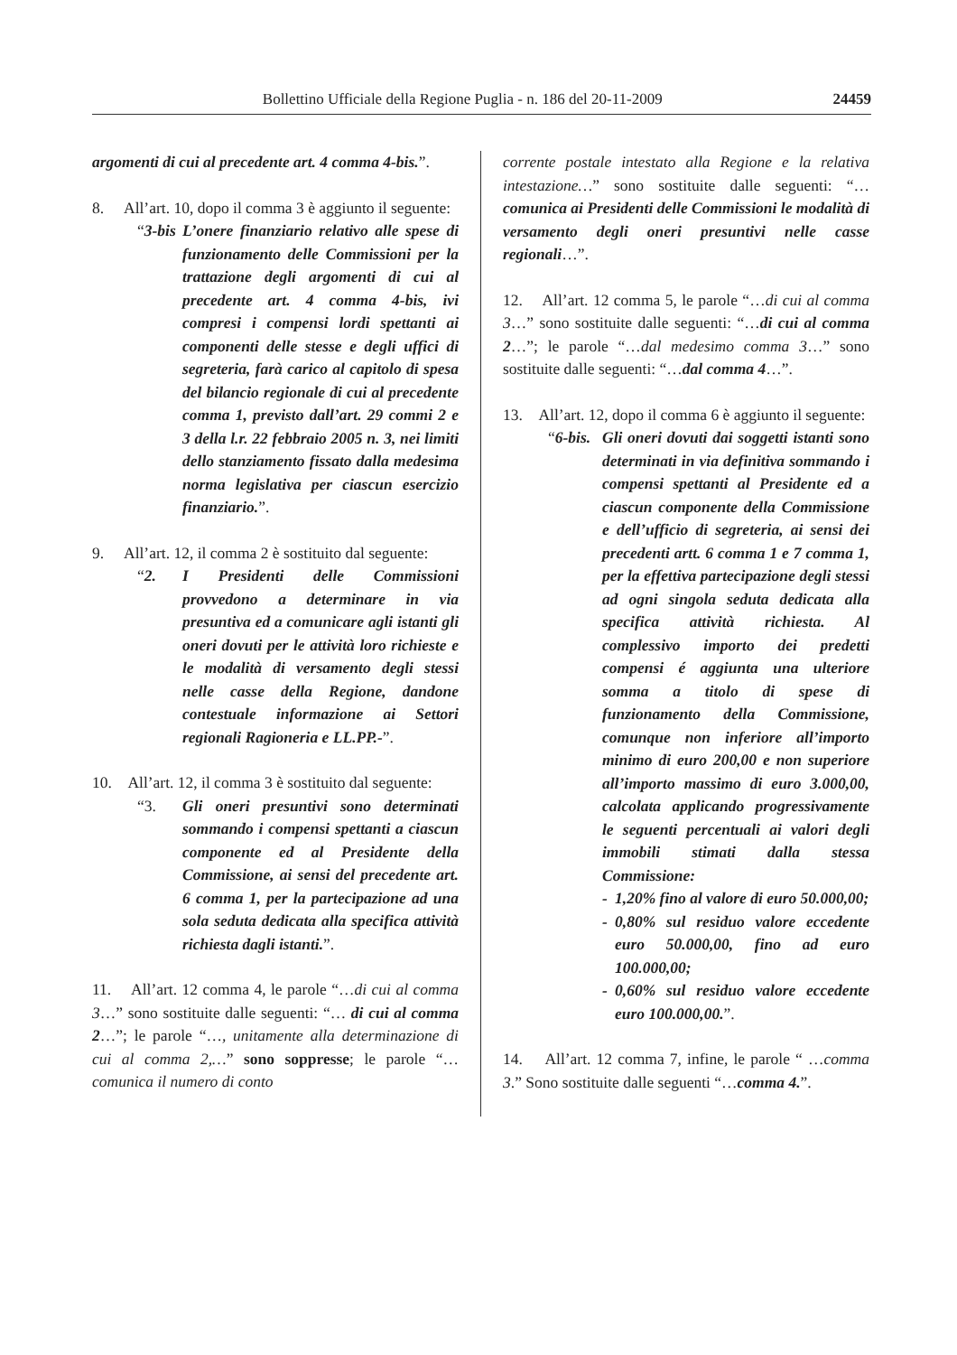Bollettino Ufficiale della Regione Puglia - n. 186 del 20-11-2009 24459
argomenti di cui al precedente art. 4 comma 4-bis.”.
8. All’art. 10, dopo il comma 3 è aggiunto il seguente:
“3-bis
L’onere finanziario relativo alle spese di funzionamento delle Commissioni per la trattazione degli argomenti di cui al precedente art. 4 comma 4-bis, ivi compresi i compensi lordi spettanti ai componenti delle stesse e degli uffici di segreteria, farà carico al capitolo di spesa del bilancio regionale di cui al precedente comma 1, previsto dall’art. 29 commi 2 e 3 della l.r. 22 febbraio 2005 n. 3, nei limiti dello stanziamento fissato dalla medesima norma legislativa per ciascun esercizio finanziario.”.
9. All’art. 12, il comma 2 è sostituito dal seguente:
“2. I Presidenti delle Commissioni provvedono a determinare in via presuntiva ed a comunicare agli istanti gli oneri dovuti per le attività loro richieste e le modalità di versamento degli stessi nelle casse della Regione, dandone contestuale informazione ai Settori regionali Ragioneria e LL.PP.-”.
10. All’art. 12, il comma 3 è sostituito dal seguente:
“3. Gli oneri presuntivi sono determinati sommando i compensi spettanti a ciascun componente ed al Presidente della Commissione, ai sensi del precedente art. 6 comma 1, per la partecipazione ad una sola seduta dedicata alla specifica attività richiesta dagli istanti.”.
11. All’art. 12 comma 4, le parole “…di cui al comma 3…” sono sostituite dalle seguenti: “… di cui al comma 2…”; le parole “…, unitamente alla determinazione di cui al comma 2,…” sono soppresse; le parole “… comunica il numero di conto
corrente postale intestato alla Regione e la relativa intestazione…” sono sostituite dalle seguenti: “…comunica ai Presidenti delle Commissioni le modalità di versamento degli oneri presuntivi nelle casse regionali…”.
12. All’art. 12 comma 5, le parole “…di cui al comma 3…” sono sostituite dalle seguenti: “…di cui al comma 2…”; le parole “…dal medesimo comma 3…” sono sostituite dalle seguenti: “…dal comma 4…”.
13. All’art. 12, dopo il comma 6 è aggiunto il seguente:
“6-bis.
Gli oneri dovuti dai soggetti istanti sono determinati in via definitiva sommando i compensi spettanti al Presidente ed a ciascun componente della Commissione e dell’ufficio di segreteria, ai sensi dei precedenti artt. 6 comma 1 e 7 comma 1, per la effettiva partecipazione degli stessi ad ogni singola seduta dedicata alla specifica attività richiesta. Al complessivo importo dei predetti compensi é aggiunta una ulteriore somma a titolo di spese di funzionamento della Commissione, comunque non inferiore all’importo minimo di euro 200,00 e non superiore all’importo massimo di euro 3.000,00, calcolata applicando progressivamente le seguenti percentuali ai valori degli immobili stimati dalla stessa Commissione:
- 1,20% fino al valore di euro 50.000,00;
- 0,80% sul residuo valore eccedente euro 50.000,00, fino ad euro 100.000,00;
- 0,60% sul residuo valore eccedente euro 100.000,00.”.
14. All’art. 12 comma 7, infine, le parole “ …comma 3.” Sono sostituite dalle seguenti “…comma 4.”.